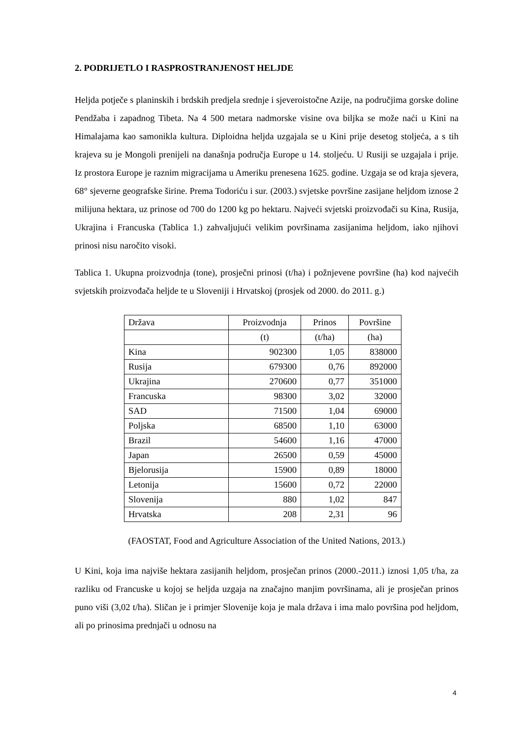2. PODRIJETLO I RASPROSTRANJENOST HELJDE
Heljda potječe s planinskih i brdskih predjela srednje i sjeveroistočne Azije, na područjima gorske doline Pendžaba i zapadnog Tibeta. Na 4 500 metara nadmorske visine ova biljka se može naći u Kini na Himalajama kao samonikla kultura. Diploidna heljda uzgajala se u Kini prije desetog stoljeća, a s tih krajeva su je Mongoli prenijeli na današnja područja Europe u 14. stoljeću. U Rusiji se uzgajala i prije. Iz prostora Europe je raznim migracijama u Ameriku prenesena 1625. godine. Uzgaja se od kraja sjevera, 68° sjeverne geografske širine. Prema Todoriću i sur. (2003.) svjetske površine zasijane heljdom iznose 2 milijuna hektara, uz prinose od 700 do 1200 kg po hektaru. Najveći svjetski proizvođači su Kina, Rusija, Ukrajina i Francuska (Tablica 1.) zahvaljujući velikim površinama zasijanima heljdom, iako njihovi prinosi nisu naročito visoki.
Tablica 1. Ukupna proizvodnja (tone), prosječni prinosi (t/ha) i požnjevene površine (ha) kod najvećih svjetskih proizvođača heljde te u Sloveniji i Hrvatskoj (prosjek od 2000. do 2011. g.)
| Država | Proizvodnja | Prinos | Površine |
| | (t) | (t/ha) | (ha) |
| Kina | 902300 | 1,05 | 838000 |
| Rusija | 679300 | 0,76 | 892000 |
| Ukrajina | 270600 | 0,77 | 351000 |
| Francuska | 98300 | 3,02 | 32000 |
| SAD | 71500 | 1,04 | 69000 |
| Poljska | 68500 | 1,10 | 63000 |
| Brazil | 54600 | 1,16 | 47000 |
| Japan | 26500 | 0,59 | 45000 |
| Bjelorusija | 15900 | 0,89 | 18000 |
| Letonija | 15600 | 0,72 | 22000 |
| Slovenija | 880 | 1,02 | 847 |
| Hrvatska | 208 | 2,31 | 96 |
(FAOSTAT, Food and Agriculture Association of the United Nations, 2013.)
U Kini, koja ima najviše hektara zasijanih heljdom, prosječan prinos (2000.-2011.) iznosi 1,05 t/ha, za razliku od Francuske u kojoj se heljda uzgaja na značajno manjim površinama, ali je prosječan prinos puno viši (3,02 t/ha). Sličan je i primjer Slovenije koja je mala država i ima malo površina pod heljdom, ali po prinosima prednjači u odnosu na
4